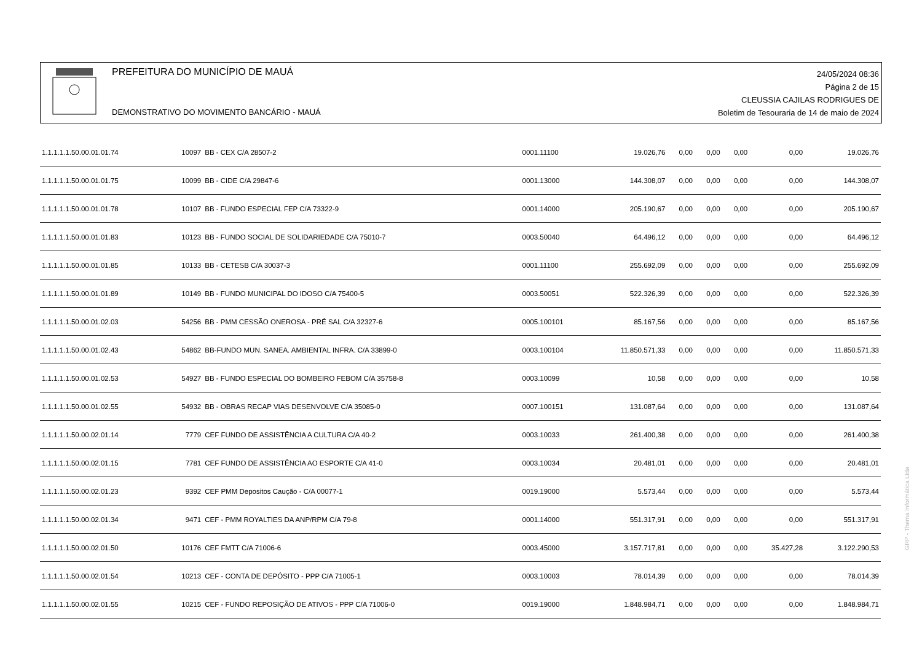PREFEITURA DO MUNICÍPIO DE MAUÁ
DEMONSTRATIVO DO MOVIMENTO BANCÁRIO - MAUÁ
24/05/2024 08:36
Página 2 de 15
CLEUSSIA CAJILAS RODRIGUES DE
Boletim de Tesouraria de 14 de maio de 2024
| 1.1.1.1.1.50.00.01.01.74 | 10097 | BB - CEX C/A 28507-2 | 0001.11100 | 19.026,76 | 0,00 | 0,00 | 0,00 | 0,00 | 19.026,76 |
| 1.1.1.1.1.50.00.01.01.75 | 10099 | BB - CIDE C/A 29847-6 | 0001.13000 | 144.308,07 | 0,00 | 0,00 | 0,00 | 0,00 | 144.308,07 |
| 1.1.1.1.1.50.00.01.01.78 | 10107 | BB - FUNDO ESPECIAL FEP C/A 73322-9 | 0001.14000 | 205.190,67 | 0,00 | 0,00 | 0,00 | 0,00 | 205.190,67 |
| 1.1.1.1.1.50.00.01.01.83 | 10123 | BB - FUNDO SOCIAL DE SOLIDARIEDADE C/A 75010-7 | 0003.50040 | 64.496,12 | 0,00 | 0,00 | 0,00 | 0,00 | 64.496,12 |
| 1.1.1.1.1.50.00.01.01.85 | 10133 | BB - CETESB C/A 30037-3 | 0001.11100 | 255.692,09 | 0,00 | 0,00 | 0,00 | 0,00 | 255.692,09 |
| 1.1.1.1.1.50.00.01.01.89 | 10149 | BB - FUNDO MUNICIPAL DO IDOSO C/A 75400-5 | 0003.50051 | 522.326,39 | 0,00 | 0,00 | 0,00 | 0,00 | 522.326,39 |
| 1.1.1.1.1.50.00.01.02.03 | 54256 | BB - PMM CESSÃO ONEROSA - PRÉ SAL C/A 32327-6 | 0005.100101 | 85.167,56 | 0,00 | 0,00 | 0,00 | 0,00 | 85.167,56 |
| 1.1.1.1.1.50.00.01.02.43 | 54862 | BB-FUNDO MUN. SANEA. AMBIENTAL INFRA. C/A 33899-0 | 0003.100104 | 11.850.571,33 | 0,00 | 0,00 | 0,00 | 0,00 | 11.850.571,33 |
| 1.1.1.1.1.50.00.01.02.53 | 54927 | BB - FUNDO ESPECIAL DO BOMBEIRO FEBOM C/A 35758-8 | 0003.10099 | 10,58 | 0,00 | 0,00 | 0,00 | 0,00 | 10,58 |
| 1.1.1.1.1.50.00.01.02.55 | 54932 | BB - OBRAS RECAP VIAS DESENVOLVE C/A 35085-0 | 0007.100151 | 131.087,64 | 0,00 | 0,00 | 0,00 | 0,00 | 131.087,64 |
| 1.1.1.1.1.50.00.02.01.14 | 7779 | CEF FUNDO DE ASSISTÊNCIA A CULTURA C/A 40-2 | 0003.10033 | 261.400,38 | 0,00 | 0,00 | 0,00 | 0,00 | 261.400,38 |
| 1.1.1.1.1.50.00.02.01.15 | 7781 | CEF FUNDO DE ASSISTÊNCIA AO ESPORTE C/A 41-0 | 0003.10034 | 20.481,01 | 0,00 | 0,00 | 0,00 | 0,00 | 20.481,01 |
| 1.1.1.1.1.50.00.02.01.23 | 9392 | CEF PMM Depositos Caução - C/A 00077-1 | 0019.19000 | 5.573,44 | 0,00 | 0,00 | 0,00 | 0,00 | 5.573,44 |
| 1.1.1.1.1.50.00.02.01.34 | 9471 | CEF - PMM ROYALTIES DA ANP/RPM C/A 79-8 | 0001.14000 | 551.317,91 | 0,00 | 0,00 | 0,00 | 0,00 | 551.317,91 |
| 1.1.1.1.1.50.00.02.01.50 | 10176 | CEF FMTT C/A 71006-6 | 0003.45000 | 3.157.717,81 | 0,00 | 0,00 | 0,00 | 35.427,28 | 3.122.290,53 |
| 1.1.1.1.1.50.00.02.01.54 | 10213 | CEF - CONTA DE DEPÓSITO - PPP C/A 71005-1 | 0003.10003 | 78.014,39 | 0,00 | 0,00 | 0,00 | 0,00 | 78.014,39 |
| 1.1.1.1.1.50.00.02.01.55 | 10215 | CEF - FUNDO REPOSIÇÃO DE ATIVOS - PPP C/A 71006-0 | 0019.19000 | 1.848.984,71 | 0,00 | 0,00 | 0,00 | 0,00 | 1.848.984,71 |
GRP - Thema Informática Ltda